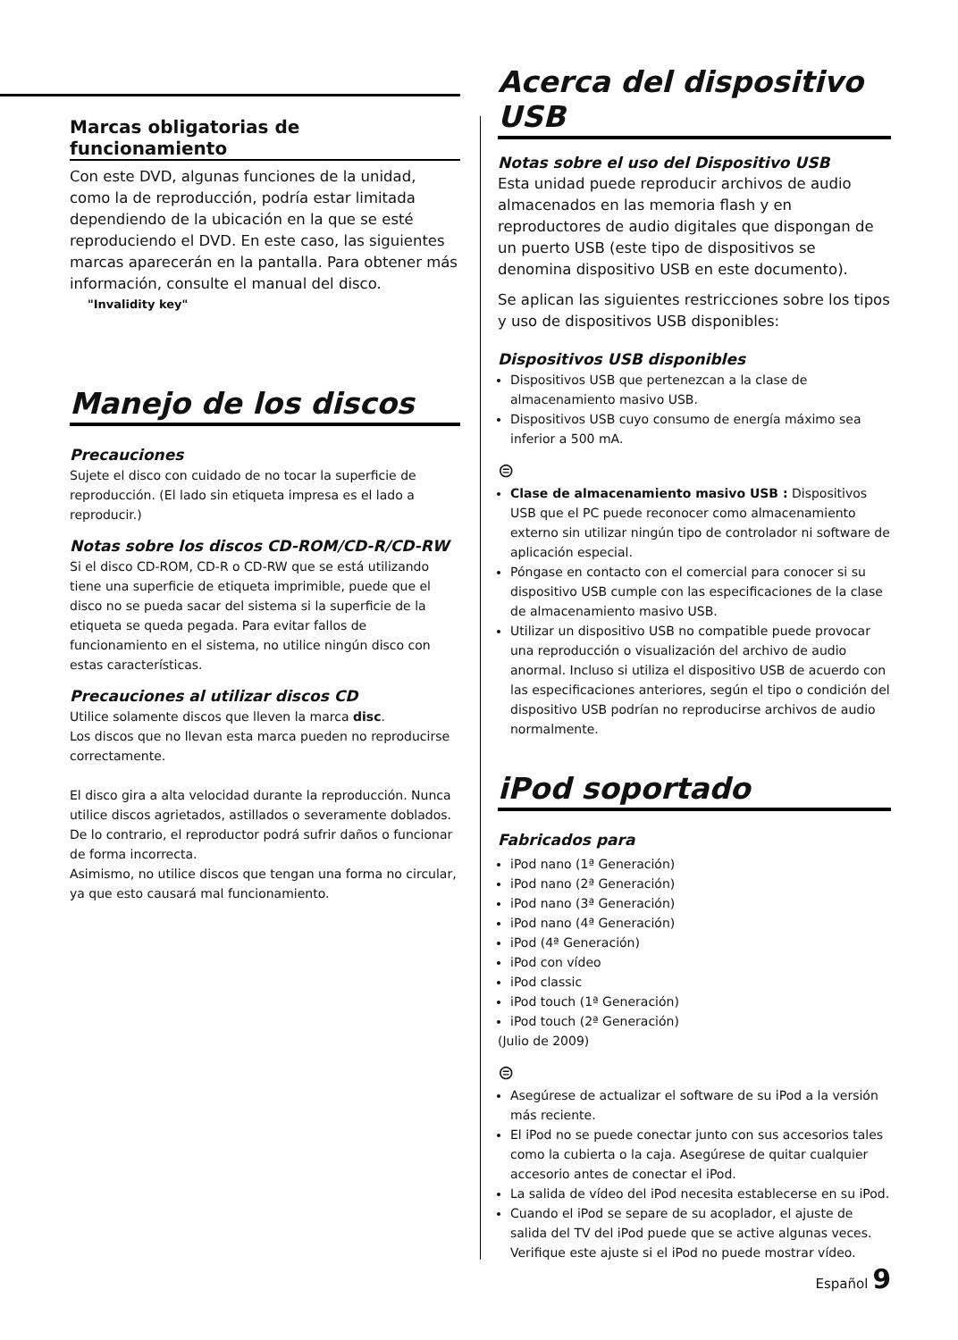Marcas obligatorias de funcionamiento
Con este DVD, algunas funciones de la unidad, como la de reproducción, podría estar limitada dependiendo de la ubicación en la que se esté reproduciendo el DVD. En este caso, las siguientes marcas aparecerán en la pantalla. Para obtener más información, consulte el manual del disco.
"Invalidity key"
Manejo de los discos
Precauciones
Sujete el disco con cuidado de no tocar la superficie de reproducción. (El lado sin etiqueta impresa es el lado a reproducir.)
Notas sobre los discos CD-ROM/CD-R/CD-RW
Si el disco CD-ROM, CD-R o CD-RW que se está utilizando tiene una superficie de etiqueta imprimible, puede que el disco no se pueda sacar del sistema si la superficie de la etiqueta se queda pegada. Para evitar fallos de funcionamiento en el sistema, no utilice ningún disco con estas características.
Precauciones al utilizar discos CD
Utilice solamente discos que lleven la marca disc.
Los discos que no llevan esta marca pueden no reproducirse correctamente.
El disco gira a alta velocidad durante la reproducción. Nunca utilice discos agrietados, astillados o severamente doblados. De lo contrario, el reproductor podrá sufrir daños o funcionar de forma incorrecta.
Asimismo, no utilice discos que tengan una forma no circular, ya que esto causará mal funcionamiento.
Acerca del dispositivo USB
Notas sobre el uso del Dispositivo USB
Esta unidad puede reproducir archivos de audio almacenados en las memoria flash y en reproductores de audio digitales que dispongan de un puerto USB (este tipo de dispositivos se denomina dispositivo USB en este documento).
Se aplican las siguientes restricciones sobre los tipos y uso de dispositivos USB disponibles:
Dispositivos USB disponibles
Dispositivos USB que pertenezcan a la clase de almacenamiento masivo USB.
Dispositivos USB cuyo consumo de energía máximo sea inferior a 500 mA.
⊜
Clase de almacenamiento masivo USB : Dispositivos USB que el PC puede reconocer como almacenamiento externo sin utilizar ningún tipo de controlador ni software de aplicación especial.
Póngase en contacto con el comercial para conocer si su dispositivo USB cumple con las especificaciones de la clase de almacenamiento masivo USB.
Utilizar un dispositivo USB no compatible puede provocar una reproducción o visualización del archivo de audio anormal. Incluso si utiliza el dispositivo USB de acuerdo con las especificaciones anteriores, según el tipo o condición del dispositivo USB podrían no reproducirse archivos de audio normalmente.
iPod soportado
Fabricados para
iPod nano (1ª Generación)
iPod nano (2ª Generación)
iPod nano (3ª Generación)
iPod nano (4ª Generación)
iPod (4ª Generación)
iPod con vídeo
iPod classic
iPod touch (1ª Generación)
iPod touch (2ª Generación)
(Julio de 2009)
⊜
Asegúrese de actualizar el software de su iPod a la versión más reciente.
El iPod no se puede conectar junto con sus accesorios tales como la cubierta o la caja. Asegúrese de quitar cualquier accesorio antes de conectar el iPod.
La salida de vídeo del iPod necesita establecerse en su iPod.
Cuando el iPod se separe de su acoplador, el ajuste de salida del TV del iPod puede que se active algunas veces. Verifique este ajuste si el iPod no puede mostrar vídeo.
Español 9